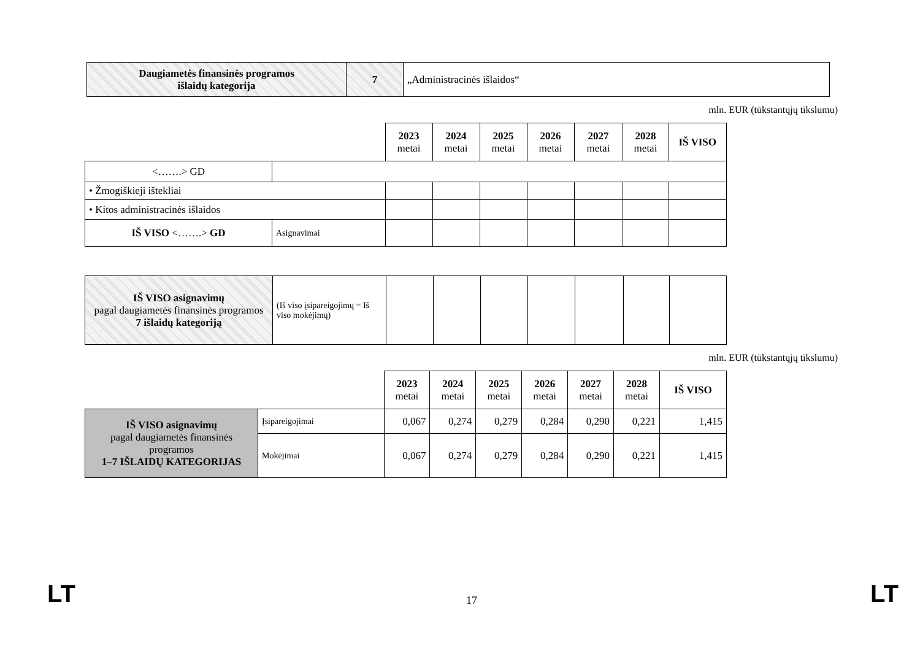| Daugiametės finansinės programos išlaidų kategorija | 7 | „Administracinės išlaidos“ |
mln. EUR (tūkstantųjų tikslumu)
| | | 2023 metai | 2024 metai | 2025 metai | 2026 metai | 2027 metai | 2028 metai | IŠ VISO |
| <…….> GD | | | | | | | | |
| • Žmogiškieji ištekliai | | | | | | | | |
| • Kitos administracinės išlaidos | | | | | | | | |
| IŠ VISO <…….> GD | Asignavimai | | | | | | | |
| IŠ VISO asignavimų pagal daugiametės finansinės programos 7 išlaidų kategoriją | (Iš viso įsipareigojimų = Iš viso mokėjimų) | | | | | | | |
mln. EUR (tūkstantųjų tikslumu)
| | | 2023 metai | 2024 metai | 2025 metai | 2026 metai | 2027 metai | 2028 metai | IŠ VISO |
| IŠ VISO asignavimų pagal daugiametės finansinės programos 1–7 IŠLAIDŲ KATEGORIJAS | Įsipareigojimai | 0,067 | 0,274 | 0,279 | 0,284 | 0,290 | 0,221 | 1,415 |
| | Mokėjimai | 0,067 | 0,274 | 0,279 | 0,284 | 0,290 | 0,221 | 1,415 |
LT 17 LT